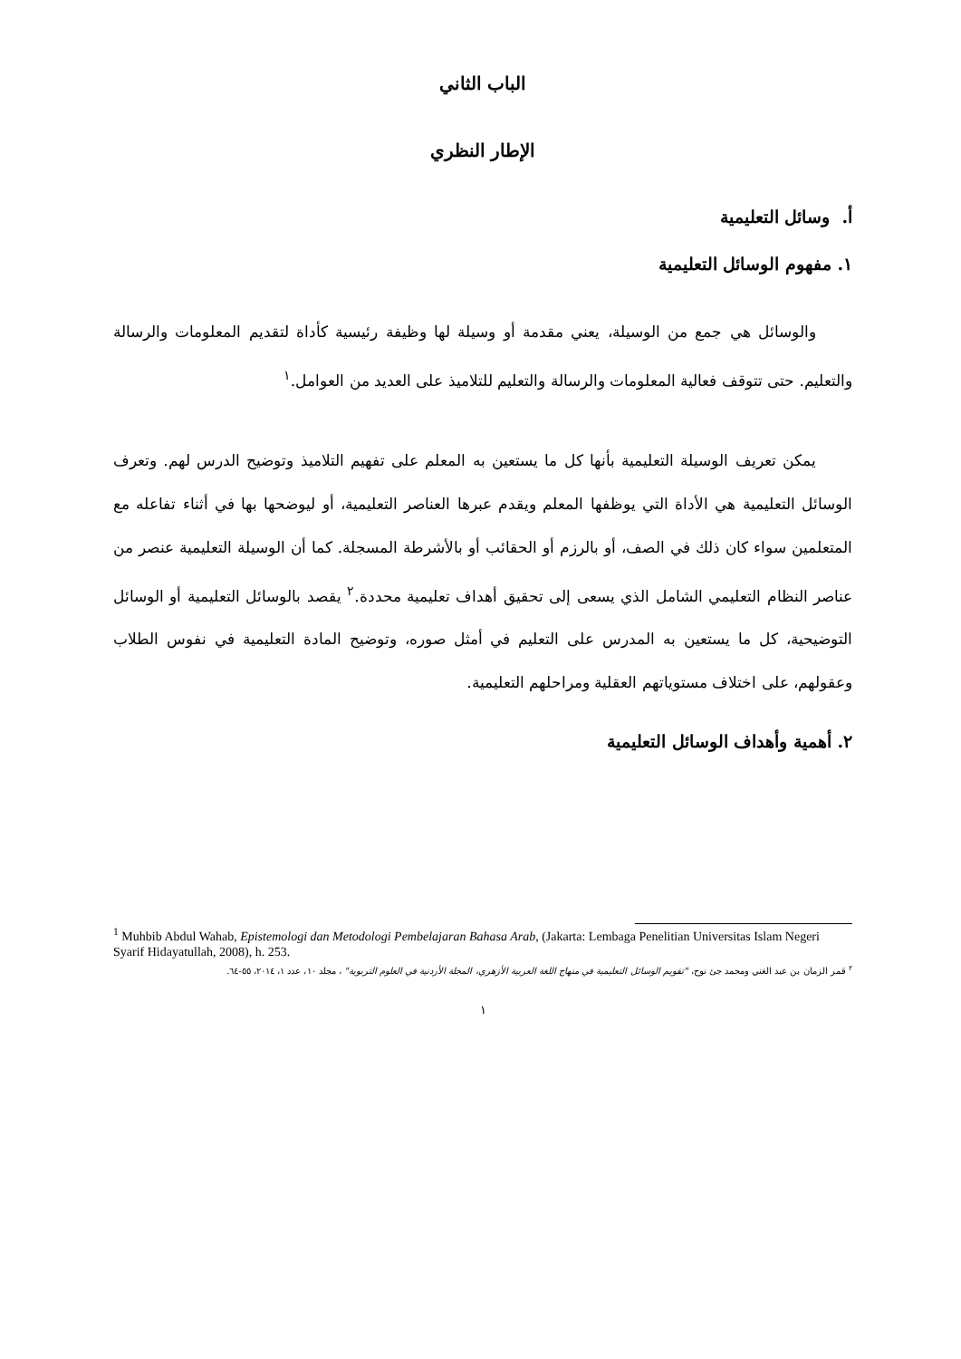الباب الثاني
الإطار النظري
أ. وسائل التعليمية
١. مفهوم الوسائل التعليمية
والوسائل هي جمع من الوسيلة، يعني مقدمة أو وسيلة لها وظيفة رئيسية كأداة لتقديم المعلومات والرسالة والتعليم. حتى تتوقف فعالية المعلومات والرسالة والتعليم للتلاميذ على العديد من العوامل.<sup>١</sup>
يمكن تعريف الوسيلة التعليمية بأنها كل ما يستعين به المعلم على تفهيم التلاميذ وتوضيح الدرس لهم. وتعرف الوسائل التعليمية هي الأداة التي يوظفها المعلم ويقدم عبرها العناصر التعليمية، أو ليوضحها بها في أثناء تفاعله مع المتعلمين سواء كان ذلك في الصف، أو بالرزم أو الحقائب أو بالأشرطة المسجلة. كما أن الوسيلة التعليمية عنصر من عناصر النظام التعليمي الشامل الذي يسعى إلى تحقيق أهداف تعليمية محددة.<sup>٢</sup> يقصد بالوسائل التعليمية أو الوسائل التوضيحية، كل ما يستعين به المدرس على التعليم في أمثل صوره، وتوضيح المادة التعليمية في نفوس الطلاب وعقولهم، على اختلاف مستوياتهم العقلية ومراحلهم التعليمية.
٢. أهمية وأهداف الوسائل التعليمية
<sup>1</sup> Muhbib Abdul Wahab, Epistemologi dan Metodologi Pembelajaran Bahasa Arab, (Jakarta: Lembaga Penelitian Universitas Islam Negeri Syarif Hidayatullah, 2008), h. 253.
<sup>٢</sup> قمر الزمان بن عبد الغني ومحمد جئ نوح، "تقويم الوسائل التعليمية في منهاج اللغة العربية الأزهري، المجلة الأردنية في العلوم التربوية" ، مجلد ١٠، عدد ١، ٢٠١٤، ٥٥-٦٤.
١